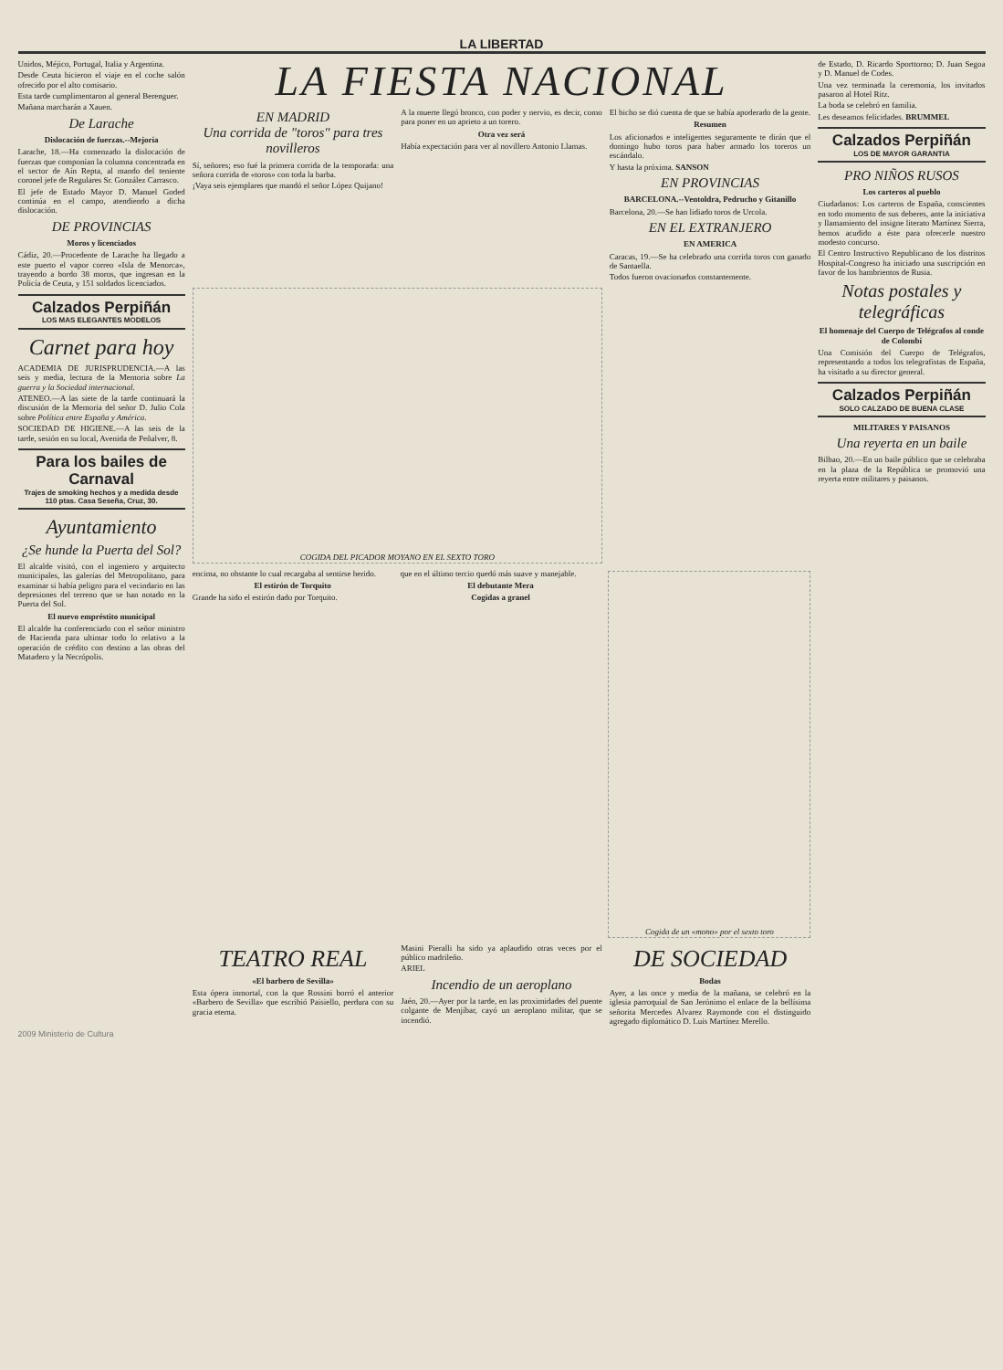LA LIBERTAD
Unidos, Méjico, Portugal, Italia y Argentina.
Desde Ceuta hicieron el viaje en el coche salón ofrecido por el alto comisario.
Esta tarde cumplimentaron al general Berenguer.
Mañana marcharán a Xauen.
De Larache
Dislocación de fuerzas.--Mejoría
Larache, 18.—Ha comenzado la dislocación de fuerzas que componían la columna concentrada en el sector de Aín Repta, al mando del teniente coronel jefe de Regulares Sr. González Carrasco.
El jefe de Estado Mayor D. Manuel Goded continúa en el campo, atendiendo a dicha dislocación.
DE PROVINCIAS
Moros y licenciados
Cádiz, 20.—Procedente de Larache ha llegado a este puerto el vapor correo «Isla de Menorca», trayendo a bordo 38 moros, que ingresan en la Policía de Ceuta, y 151 soldados licenciados.
Calzados Perpiñán
LOS MAS ELEGANTES MODELOS
Carnet para hoy
ACADEMIA DE JURISPRUDENCIA.—A las seis y media, lectura de la Memoria sobre La guerra y la Sociedad internacional.
ATENEO.—A las siete de la tarde continuará la discusión de la Memoria del señor D. Julio Cola sobre Política entre España y América.
SOCIEDAD DE HIGIENE.—A las seis de la tarde, sesión en su local, Avenida de Peñalver, 8.
Para los bailes de Carnaval
Trajes de smoking hechos y a medida desde 110 ptas. Casa Seseña, Cruz, 30.
Ayuntamiento
¿Se hunde la Puerta del Sol?
El alcalde visitó, con el ingeniero y arquitecto municipales, las galerías del Metropolitano, para examinar si había peligro para el vecindario en las depresiones del terreno que se han notado en la Puerta del Sol.
El nuevo empréstito municipal
El alcalde ha conferenciado con el señor ministro de Hacienda para ultimar todo lo relativo a la operación de crédito con destino a las obras del Matadero y la Necrópolis.
LA FIESTA NACIONAL
EN MADRID
Una corrida de "toros" para tres novilleros
Sí, señores; eso fué la primera corrida de la temporada: una señora corrida de «toros» con toda la barba.
¡Vaya seis ejemplares que mandó el señor López Quijano!
A la muerte llegó bronco, con poder y nervio, es decir, como para poner en un aprieto a un torero.
Otra vez será
Había expectación para ver al novillero Antonio Llamas.
El bicho se dió cuenta de que se había apoderado de la gente.
Resumen
Los aficionados e inteligentes seguramente te dirán que el domingo hubo toros para haber armado los toreros un escándalo.
Y hasta la próxima. SANSON
EN PROVINCIAS
BARCELONA.--Ventoldra, Pedrucho y Gitanillo
Barcelona, 20.—Se han lidiado toros de Urcola.
EN EL EXTRANJERO
EN AMERICA
Caracas, 19.—Se ha celebrado una corrida toros con ganado de Santaella.
Todos fueron ovacionados constantemente.
COGIDA DEL PICADOR MOYANO EN EL SEXTO TORO
encima, no obstante lo cual recargaba al sentirse herido.
El estirón de Torquito
Grande ha sido el estirón dado por Torquito.
que en el último tercio quedó más suave y manejable.
El debutante Mera
Cogidas a granel
Cogida de un «mono» por el sexto toro
TEATRO REAL
«El barbero de Sevilla»
Esta ópera inmortal, con la que Rossini borró el anterior «Barbero de Sevilla» que escribió Paisiello, perdura con su gracia eterna.
Masini Pieralli ha sido ya aplaudido otras veces por el público madrileño.
ARIEL
Incendio de un aeroplano
Jaén, 20.—Ayer por la tarde, en las proximidades del puente colgante de Menjíbar, cayó un aeroplano militar, que se incendió.
DE SOCIEDAD
Bodas
Ayer, a las once y media de la mañana, se celebró en la iglesia parroquial de San Jerónimo el enlace de la bellísima señorita Mercedes Alvarez Raymonde con el distinguido agregado diplomático D. Luis Martínez Merello.
de Estado, D. Ricardo Sporttorno; D. Juan Segoa y D. Manuel de Codes.
Una vez terminada la ceremonia, los invitados pasaron al Hotel Ritz.
La boda se celebró en familia.
Les deseamos felicidades. BRUMMEL
Calzados Perpiñán
LOS DE MAYOR GARANTIA
PRO NIÑOS RUSOS
Los carteros al pueblo
Ciudadanos: Los carteros de España, conscientes en todo momento de sus deberes, ante la iniciativa y llamamiento del insigne literato Martínez Sierra, hemos acudido a éste para ofrecerle nuestro modesto concurso.
El Centro Instructivo Republicano de los distritos Hospital-Congreso ha iniciado una suscripción en favor de los hambrientos de Rusia.
Notas postales y telegráficas
El homenaje del Cuerpo de Telégrafos al conde de Colombí
Una Comisión del Cuerpo de Telégrafos, representando a todos los telegrafistas de España, ha visitado a su director general.
Calzados Perpiñán
SOLO CALZADO DE BUENA CLASE
MILITARES Y PAISANOS
Una reyerta en un baile
Bilbao, 20.—En un baile público que se celebraba en la plaza de la República se promovió una reyerta entre militares y paisanos.
2009 Ministerio de Cultura